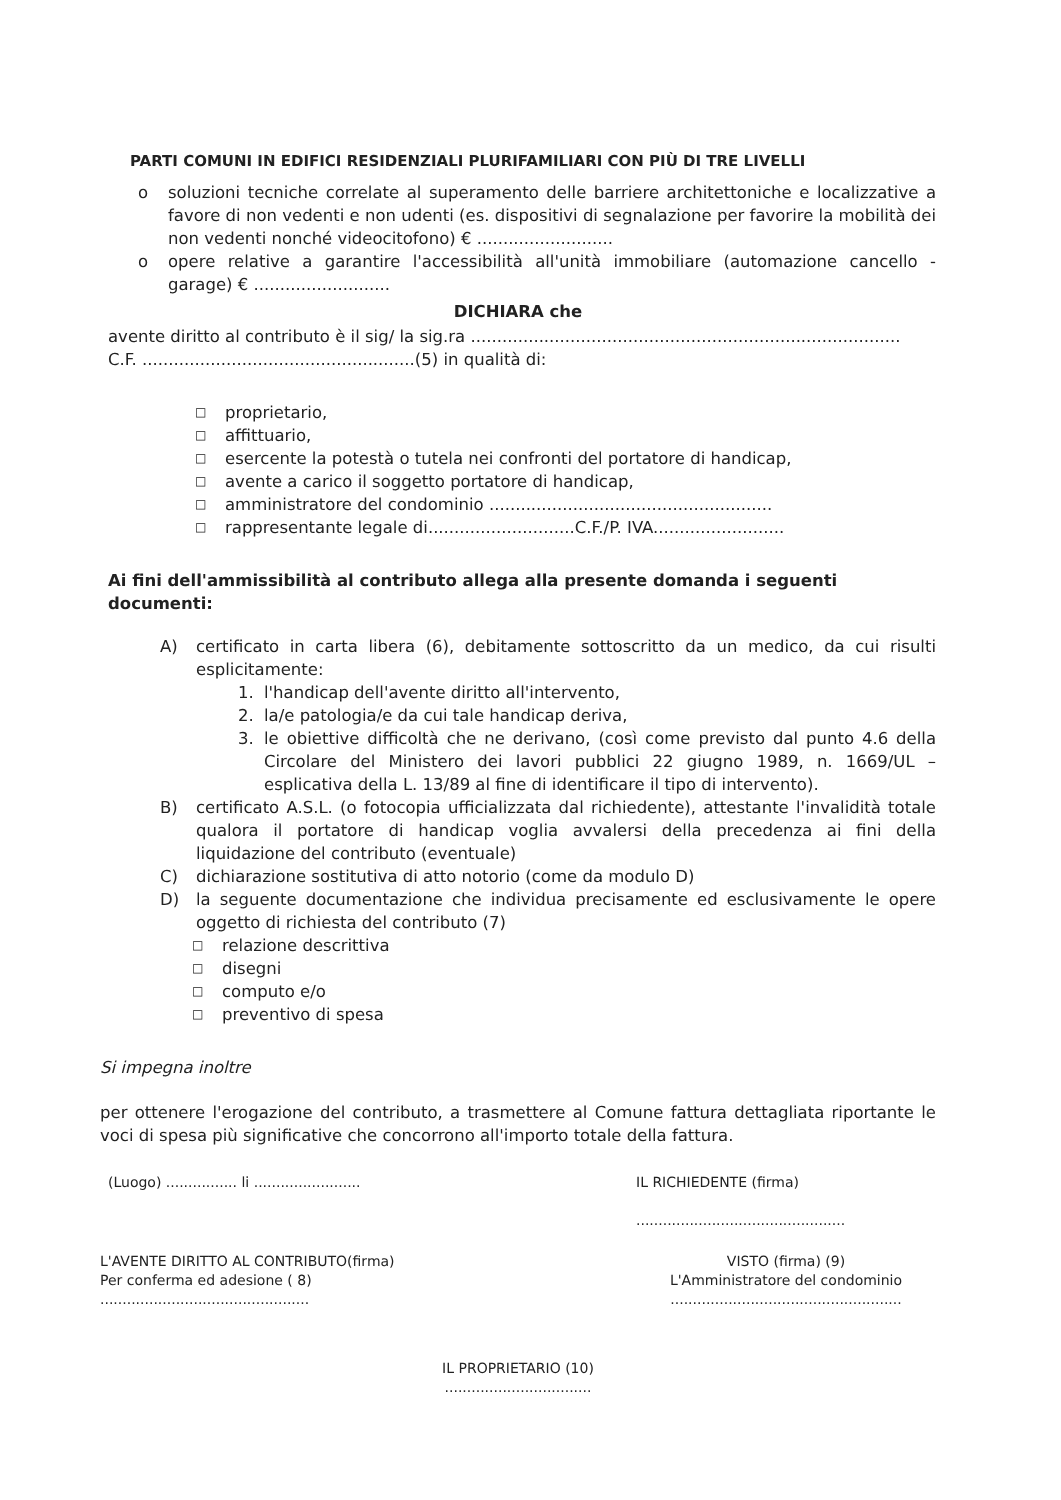PARTI COMUNI IN EDIFICI RESIDENZIALI PLURIFAMILIARI CON PIÙ DI TRE LIVELLI
o soluzioni tecniche correlate al superamento delle barriere architettoniche e localizzative a favore di non vedenti e non udenti (es. dispositivi di segnalazione per favorire la mobilità dei non vedenti nonché videocitofono) € ..........................
o opere relative a garantire l'accessibilità all'unità immobiliare (automazione cancello - garage) € ..........................
DICHIARA che
avente diritto al contributo è il sig/ la sig.ra ..................................................................................
C.F. ....................................................(5) in qualità di:
□ proprietario,
□ affittuario,
□ esercente la potestà o tutela nei confronti del portatore di handicap,
□ avente a carico il soggetto portatore di handicap,
□ amministratore del condominio ......................................................
□ rappresentante legale di............................C.F./P. IVA.........................
Ai fini dell'ammissibilità al contributo allega alla presente domanda i seguenti documenti:
A) certificato in carta libera (6), debitamente sottoscritto da un medico, da cui risulti esplicitamente:
1. l'handicap dell'avente diritto all'intervento,
2. la/e patologia/e da cui tale handicap deriva,
3. le obiettive difficoltà che ne derivano, (così come previsto dal punto 4.6 della Circolare del Ministero dei lavori pubblici 22 giugno 1989, n. 1669/UL – esplicativa della L. 13/89 al fine di identificare il tipo di intervento).
B) certificato A.S.L. (o fotocopia ufficializzata dal richiedente), attestante l'invalidità totale qualora il portatore di handicap voglia avvalersi della precedenza ai fini della liquidazione del contributo (eventuale)
C) dichiarazione sostitutiva di atto notorio (come da modulo D)
D) la seguente documentazione che individua precisamente ed esclusivamente le opere oggetto di richiesta del contributo (7)
□ relazione descrittiva
□ disegni
□ computo e/o
□ preventivo di spesa
Si impegna inoltre
per ottenere l'erogazione del contributo, a trasmettere al Comune fattura dettagliata riportante le voci di spesa più significative che concorrono all'importo totale della fattura.
(Luogo) ................ li ........................
IL RICHIEDENTE (firma)
...............................................
L'AVENTE DIRITTO AL CONTRIBUTO(firma)
Per conferma ed adesione ( 8)
...............................................
VISTO (firma) (9)
L'Amministratore del condominio
....................................................
IL PROPRIETARIO (10)
.................................